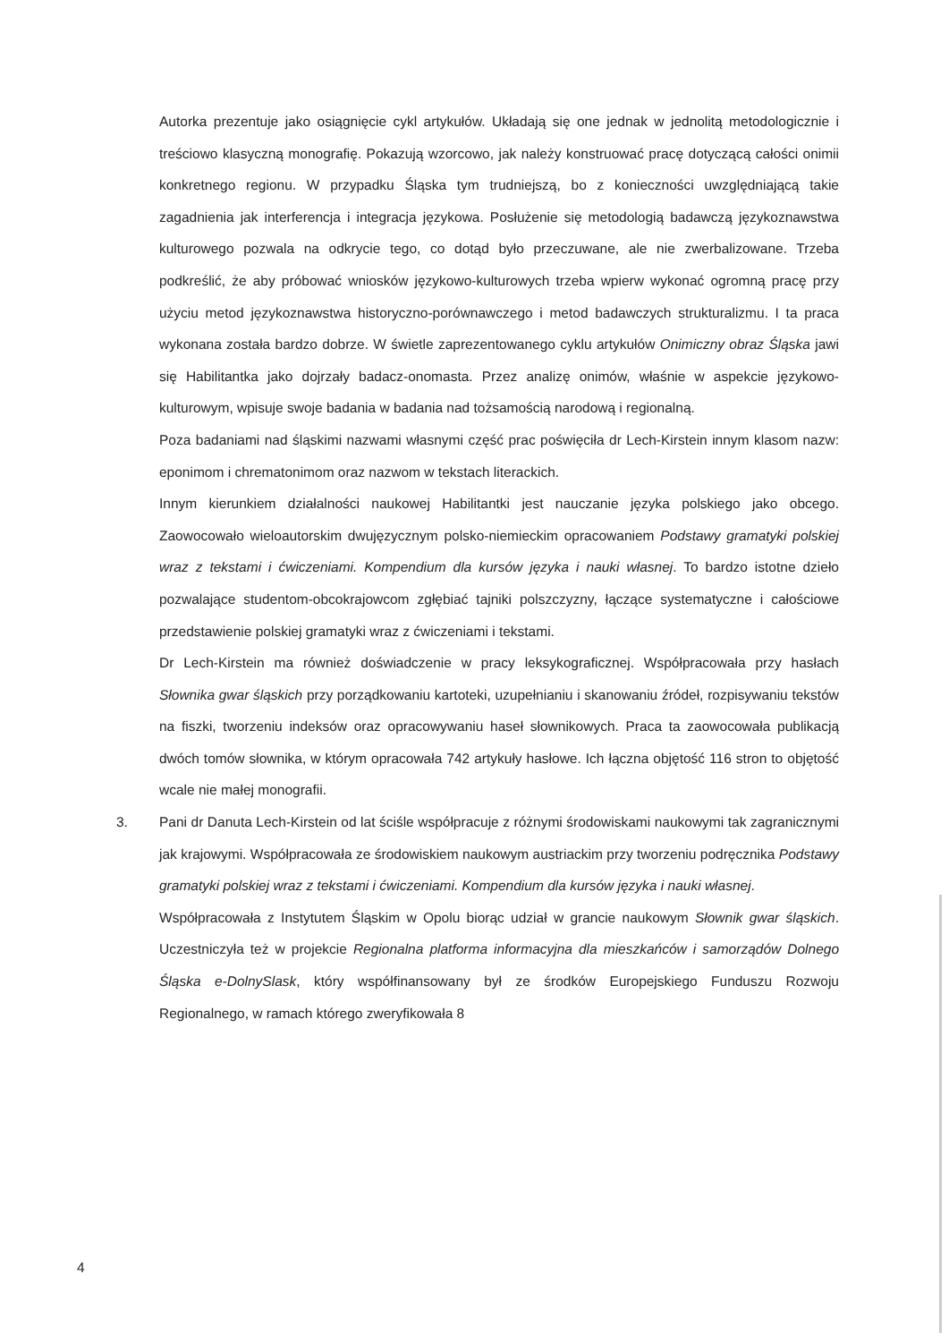Autorka prezentuje jako osiągnięcie cykl artykułów. Układają się one jednak w jednolitą metodologicznie i treściowo klasyczną monografię. Pokazują wzorcowo, jak należy konstruować pracę dotyczącą całości onimii konkretnego regionu. W przypadku Śląska tym trudniejszą, bo z konieczności uwzględniającą takie zagadnienia jak interferencja i integracja językowa. Posłużenie się metodologią badawczą językoznawstwa kulturowego pozwala na odkrycie tego, co dotąd było przeczuwane, ale nie zwerbalizowane. Trzeba podkreślić, że aby próbować wniosków językowo-kulturowych trzeba wpierw wykonać ogromną pracę przy użyciu metod językoznawstwa historyczno-porównawczego i metod badawczych strukturalizmu. I ta praca wykonana została bardzo dobrze. W świetle zaprezentowanego cyklu artykułów Onimiczny obraz Śląska jawi się Habilitantka jako dojrzały badacz-onomasta. Przez analizę onimów, właśnie w aspekcie językowo-kulturowym, wpisuje swoje badania w badania nad tożsamością narodową i regionalną.
Poza badaniami nad śląskimi nazwami własnymi część prac poświęciła dr Lech-Kirstein innym klasom nazw: eponimom i chrematonimom oraz nazwom w tekstach literackich.
Innym kierunkiem działalności naukowej Habilitantki jest nauczanie języka polskiego jako obcego. Zaowocowało wieloautorskim dwujęzycznym polsko-niemieckim opracowaniem Podstawy gramatyki polskiej wraz z tekstami i ćwiczeniami. Kompendium dla kursów języka i nauki własnej. To bardzo istotne dzieło pozwalające studentom-obcokrajowcom zgłębiać tajniki polszczyzny, łączące systematyczne i całościowe przedstawienie polskiej gramatyki wraz z ćwiczeniami i tekstami.
Dr Lech-Kirstein ma również doświadczenie w pracy leksykograficznej. Współpracowała przy hasłach Słownika gwar śląskich przy porządkowaniu kartoteki, uzupełnianiu i skanowaniu źródeł, rozpisywaniu tekstów na fiszki, tworzeniu indeksów oraz opracowywaniu haseł słownikowych. Praca ta zaowocowała publikacją dwóch tomów słownika, w którym opracowała 742 artykuły hasłowe. Ich łączna objętość 116 stron to objętość wcale nie małej monografii.
3. Pani dr Danuta Lech-Kirstein od lat ściśle współpracuje z różnymi środowiskami naukowymi tak zagranicznymi jak krajowymi. Współpracowała ze środowiskiem naukowym austriackim przy tworzeniu podręcznika Podstawy gramatyki polskiej wraz z tekstami i ćwiczeniami. Kompendium dla kursów języka i nauki własnej.
Współpracowała z Instytutem Śląskim w Opolu biorąc udział w grancie naukowym Słownik gwar śląskich. Uczestniczyła też w projekcie Regionalna platforma informacyjna dla mieszkańców i samorządów Dolnego Śląska e-DolnySlask, który współfinansowany był ze środków Europejskiego Funduszu Rozwoju Regionalnego, w ramach którego zweryfikowała 8
4